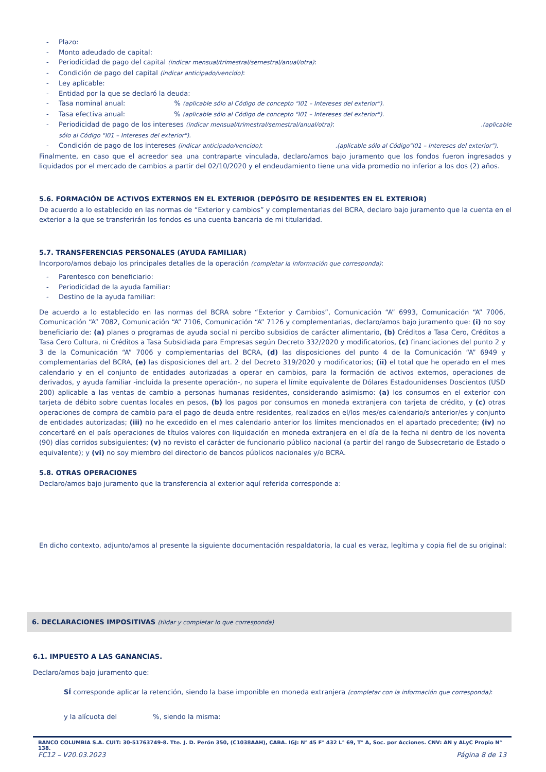Plazo:
Monto adeudado de capital:
Periodicidad de pago del capital (indicar mensual/trimestral/semestral/anual/otra):
Condición de pago del capital (indicar anticipado/vencido):
Ley aplicable:
Entidad por la que se declaró la deuda:
Tasa nominal anual: % (aplicable sólo al Código de concepto "I01 – Intereses del exterior").
Tasa efectiva anual: % (aplicable sólo al Código de concepto "I01 – Intereses del exterior").
Periodicidad de pago de los intereses (indicar mensual/trimestral/semestral/anual/otra): .(aplicable
sólo al Código "I01 – Intereses del exterior").
Condición de pago de los intereses (indicar anticipado/vencido): .(aplicable sólo al Código"I01 – Intereses del exterior").
Finalmente, en caso que el acreedor sea una contraparte vinculada, declaro/amos bajo juramento que los fondos fueron ingresados y liquidados por el mercado de cambios a partir del 02/10/2020 y el endeudamiento tiene una vida promedio no inferior a los dos (2) años.
5.6. FORMACIÓN DE ACTIVOS EXTERNOS EN EL EXTERIOR (DEPÓSITO DE RESIDENTES EN EL EXTERIOR)
De acuerdo a lo establecido en las normas de “Exterior y cambios” y complementarias del BCRA, declaro bajo juramento que la cuenta en el exterior a la que se transferirán los fondos es una cuenta bancaria de mi titularidad.
5.7. TRANSFERENCIAS PERSONALES (AYUDA FAMILIAR)
Incorporo/amos debajo los principales detalles de la operación (completar la información que corresponda):
Parentesco con beneficiario:
Periodicidad de la ayuda familiar:
Destino de la ayuda familiar:
De acuerdo a lo establecido en las normas del BCRA sobre “Exterior y Cambios”, Comunicación “A” 6993, Comunicación “A” 7006, Comunicación “A” 7082, Comunicación “A” 7106, Comunicación “A” 7126 y complementarias, declaro/amos bajo juramento que: (i) no soy beneficiario de: (a) planes o programas de ayuda social ni percibo subsidios de carácter alimentario, (b) Créditos a Tasa Cero, Créditos a Tasa Cero Cultura, ni Créditos a Tasa Subsidiada para Empresas según Decreto 332/2020 y modificatorios, (c) financiaciones del punto 2 y 3 de la Comunicación “A” 7006 y complementarias del BCRA, (d) las disposiciones del punto 4 de la Comunicación “A” 6949 y complementarias del BCRA, (e) las disposiciones del art. 2 del Decreto 319/2020 y modificatorios; (ii) el total que he operado en el mes calendario y en el conjunto de entidades autorizadas a operar en cambios, para la formación de activos externos, operaciones de derivados, y ayuda familiar -incluida la presente operación-, no supera el límite equivalente de Dólares Estadounidenses Doscientos (USD 200) aplicable a las ventas de cambio a personas humanas residentes, considerando asimismo: (a) los consumos en el exterior con tarjeta de débito sobre cuentas locales en pesos, (b) los pagos por consumos en moneda extranjera con tarjeta de crédito, y (c) otras operaciones de compra de cambio para el pago de deuda entre residentes, realizados en el/los mes/es calendario/s anterior/es y conjunto de entidades autorizadas; (iii) no he excedido en el mes calendario anterior los límites mencionados en el apartado precedente; (iv) no concertaré en el país operaciones de títulos valores con liquidación en moneda extranjera en el día de la fecha ni dentro de los noventa (90) días corridos subsiguientes; (v) no revisto el carácter de funcionario público nacional (a partir del rango de Subsecretario de Estado o equivalente); y (vi) no soy miembro del directorio de bancos públicos nacionales y/o BCRA.
5.8. OTRAS OPERACIONES
Declaro/amos bajo juramento que la transferencia al exterior aquí referida corresponde a:
En dicho contexto, adjunto/amos al presente la siguiente documentación respaldatoria, la cual es veraz, legítima y copia fiel de su original:
6. DECLARACIONES IMPOSITIVAS (tildar y completar lo que corresponda)
6.1. IMPUESTO A LAS GANANCIAS.
Declaro/amos bajo juramento que:
SÍ corresponde aplicar la retención, siendo la base imponible en moneda extranjera (completar con la información que corresponda):
y la alícuota del %, siendo la misma:
BANCO COLUMBIA S.A. CUIT: 30-51763749-8. Tte. J. D. Perón 350, (C1038AAH), CABA. IGJ: N° 45 F° 432 L° 69, T° A, Soc. por Acciones. CNV: AN y ALyC Propio N° 138.
FC12 – V20.03.2023 Página 8 de 13